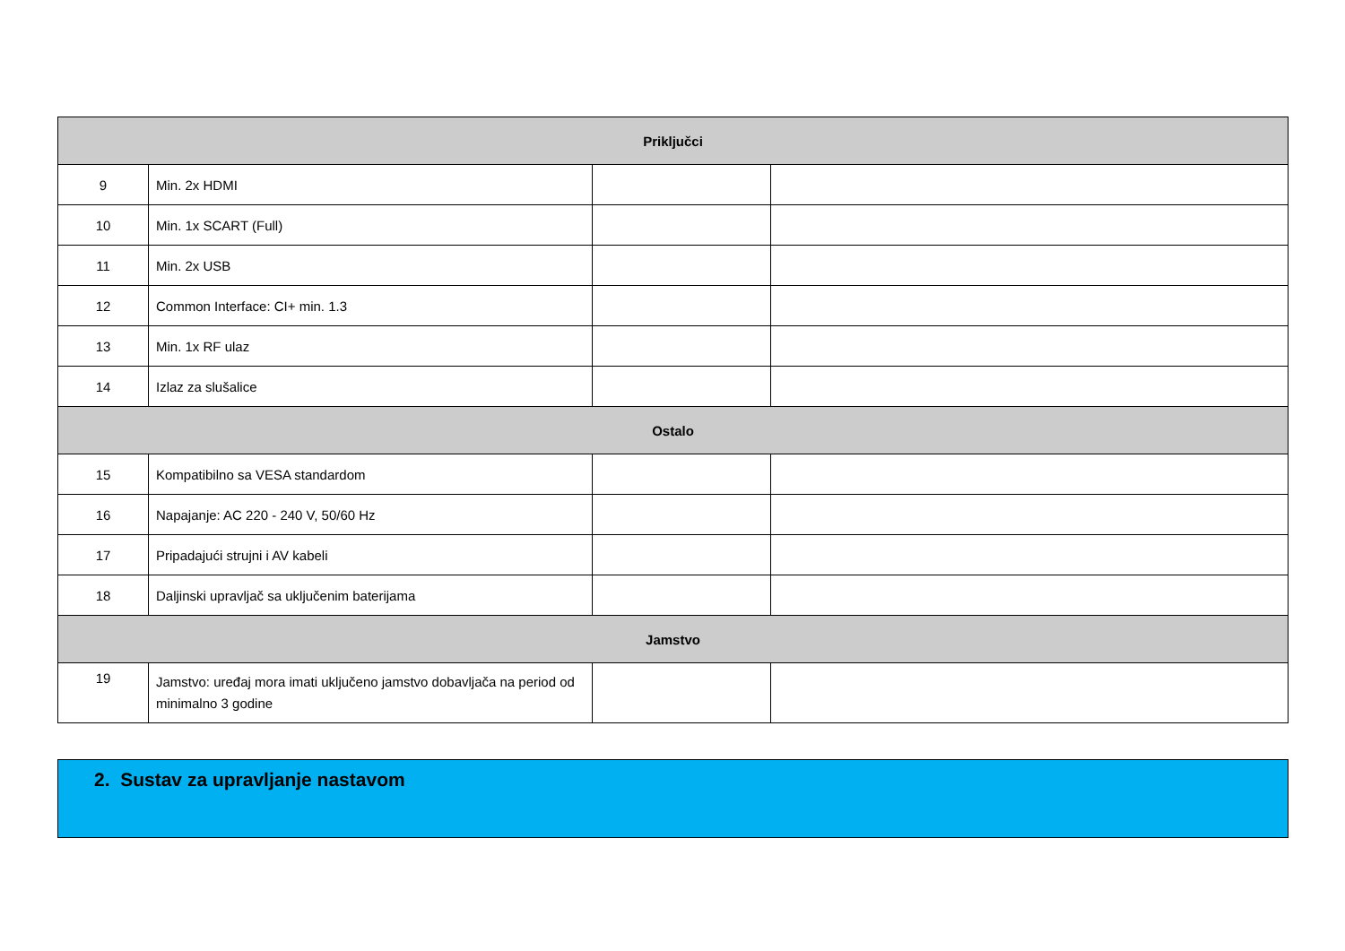| Priključci | | | |
| 9 | Min. 2x HDMI | | |
| 10 | Min. 1x SCART (Full) | | |
| 11 | Min. 2x USB | | |
| 12 | Common Interface: CI+ min. 1.3 | | |
| 13 | Min. 1x RF ulaz | | |
| 14 | Izlaz za slušalice | | |
| Ostalo | | | |
| 15 | Kompatibilno sa VESA standardom | | |
| 16 | Napajanje: AC 220 - 240 V, 50/60 Hz | | |
| 17 | Pripadajući strujni i AV kabeli | | |
| 18 | Daljinski upravljač sa uključenim baterijama | | |
| Jamstvo | | | |
| 19 | Jamstvo: uređaj mora imati uključeno jamstvo dobavljača na period od minimalno 3 godine | | |
2. Sustav za upravljanje nastavom